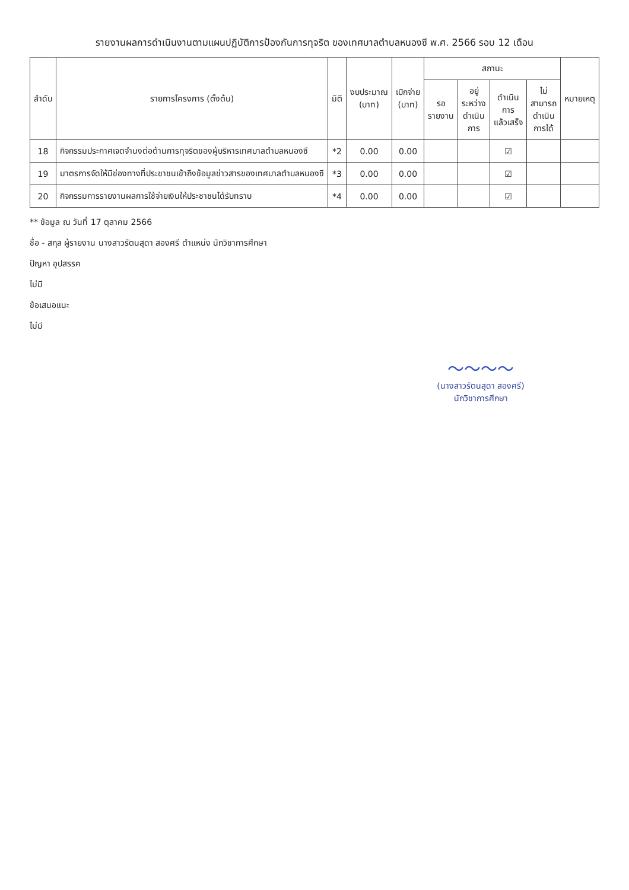รายงานผลการดำเนินงานตามแผนปฏิบัติการป้องกันการทุจริต ของเทศบาลตำบลหนองซี พ.ศ. 2566 รอบ 12 เดือน
| ลำดับ | รายการโครงการ (ตั้งต้น) | มิติ | งบประมาณ (บาท) | เบิกจ่าย (บาท) | สถานะ | | | | หมายเหตุ |
| --- | --- | --- | --- | --- | --- | --- | --- | --- | --- |
| | | | | | รอ รายงาน | อยู่ ระหว่าง ดำเนิน การ | ดำเนิน การ แล้วเสร็จ | ไม่ สามารถ ดำเนิน การได้ | |
| 18 | กิจกรรมประกาศเจตจำนงต่อต้านการทุจริตของผู้บริหารเทศบาลตำบลหนองซี | *2 | 0.00 | 0.00 | | | ☑ | | |
| 19 | มาตรการจัดให้มีช่องทางที่ประชาชนเข้าถึงข้อมูลข่าวสารของเทศบาลตำบลหนองซี | *3 | 0.00 | 0.00 | | | ☑ | | |
| 20 | กิจกรรมการรายงานผลการใช้จ่ายเงินให้ประชาชนได้รับทราบ | *4 | 0.00 | 0.00 | | | ☑ | | |
** ข้อมูล ณ วันที่ 17 ตุลาคม 2566
ชื่อ - สกุล ผู้รายงาน นางสาวรัตนสุดา สองศรี ตำแหน่ง นักวิชาการศึกษา
ปัญหา อุปสรรค
ไม่มี
ข้อเสนอแนะ
ไม่มี
〜〜〜〜
(นางสาวรัตนสุดา สองศรี)
นักวิชาการศึกษา